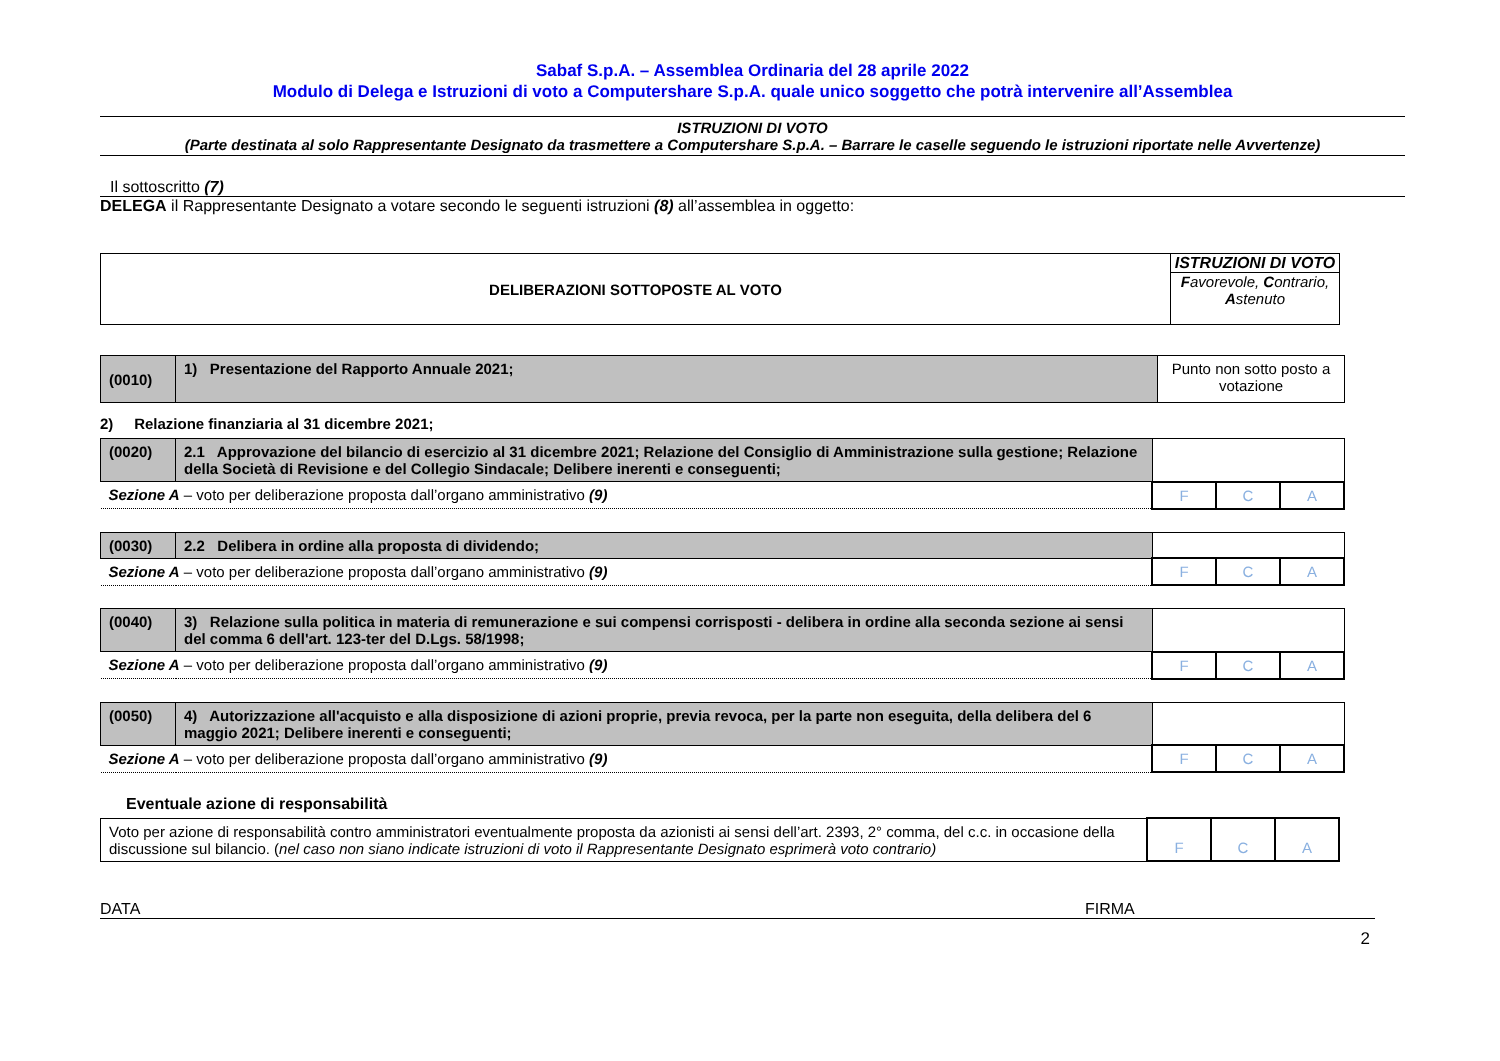Sabaf S.p.A. – Assemblea Ordinaria del 28 aprile 2022
Modulo di Delega e Istruzioni di voto a Computershare S.p.A. quale unico soggetto che potrà intervenire all’Assemblea
ISTRUZIONI DI VOTO
(Parte destinata al solo Rappresentante Designato da trasmettere a Computershare S.p.A. – Barrare le caselle seguendo le istruzioni riportate nelle Avvertenze)
Il sottoscritto (7)
DELEGA il Rappresentante Designato a votare secondo le seguenti istruzioni (8) all’assemblea in oggetto:
| DELIBERAZIONI SOTTOPOSTE AL VOTO | ISTRUZIONI DI VOTO F avorevole, C ontrario, A stenuto |
| (0010) | 1) Presentazione del Rapporto Annuale 2021; | Punto non sotto posto a votazione |
2) Relazione finanziaria al 31 dicembre 2021;
| (0020) | 2.1 Approvazione del bilancio di esercizio al 31 dicembre 2021; Relazione del Consiglio di Amministrazione sulla gestione; Relazione della Società di Revisione e del Collegio Sindacale; Delibere inerenti e conseguenti; | | | |
| Sezione A – voto per deliberazione proposta dall’organo amministrativo (9) | | F | C | A |
| (0030) | 2.2 Delibera in ordine alla proposta di dividendo; | | | |
| Sezione A – voto per deliberazione proposta dall’organo amministrativo (9) | | F | C | A |
| (0040) | 3) Relazione sulla politica in materia di remunerazione e sui compensi corrisposti - delibera in ordine alla seconda sezione ai sensi del comma 6 dell'art. 123-ter del D.Lgs. 58/1998; | | | |
| Sezione A – voto per deliberazione proposta dall’organo amministrativo (9) | | F | C | A |
| (0050) | 4) Autorizzazione all'acquisto e alla disposizione di azioni proprie, previa revoca, per la parte non eseguita, della delibera del 6 maggio 2021; Delibere inerenti e conseguenti; | | | |
| Sezione A – voto per deliberazione proposta dall’organo amministrativo (9) | | F | C | A |
Eventuale azione di responsabilità
| Voto per azione di responsabilità contro amministratori eventualmente proposta da azionisti ai sensi dell’art. 2393, 2° comma, del c.c. in occasione della discussione sul bilancio. ( nel caso non siano indicate istruzioni di voto il Rappresentante Designato esprimerà voto contrario) | F | C | A |
DATA FIRMA
2